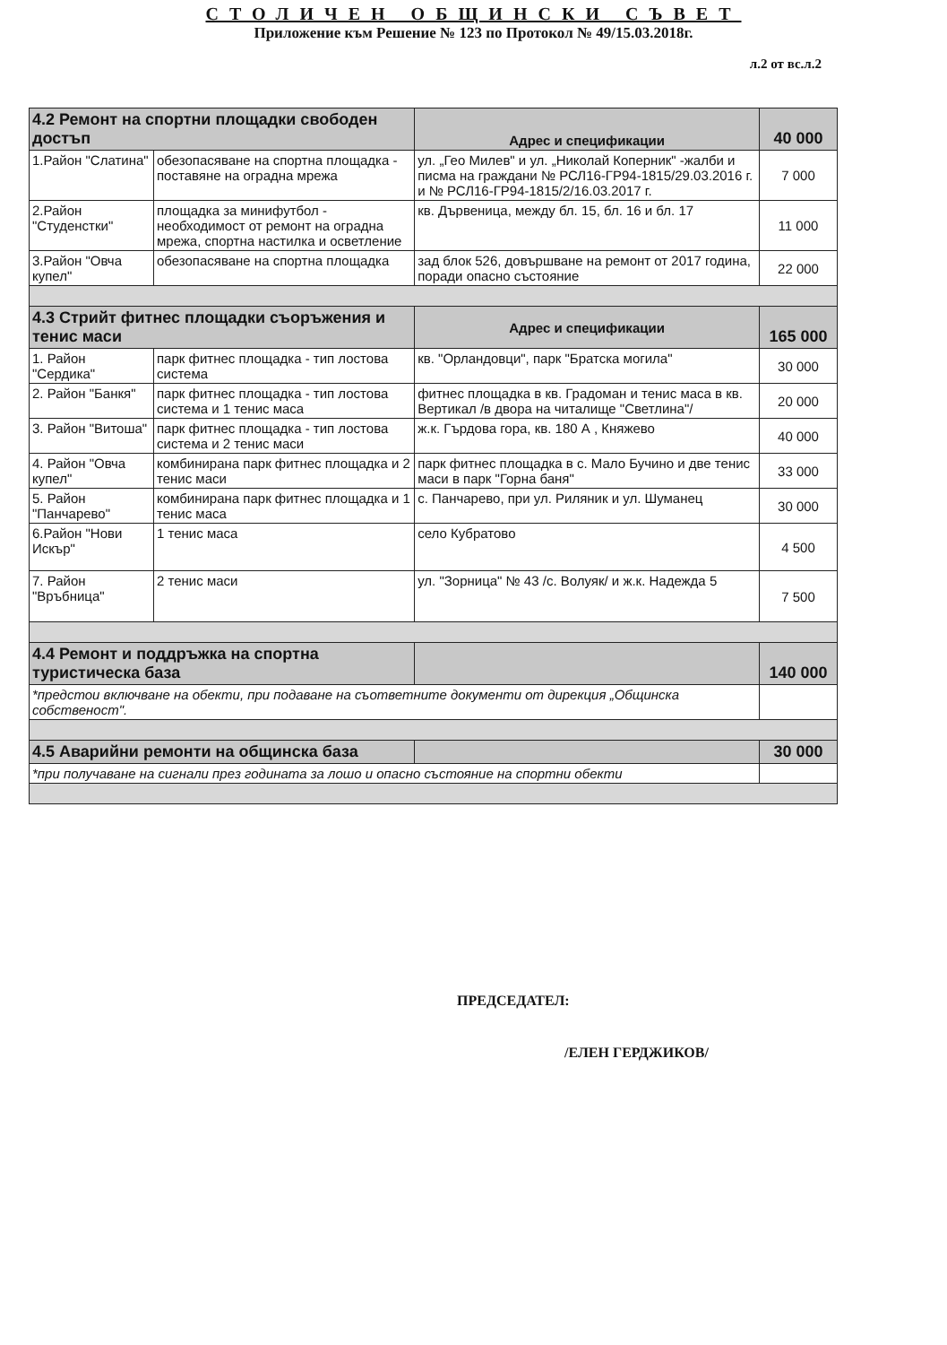СТОЛИЧЕН ОБЩИНСКИ СЪВЕТ
Приложение към Решение № 123 по Протокол № 49/15.03.2018г.
л.2 от вс.л.2
| 4.2 Ремонт на спортни площадки свободен достъп | | Адрес и спецификации | 40 000 |
| 1.Район "Слатина" | обезопасяване на спортна площадка - поставяне на оградна мрежа | ул. „Гео Милев" и ул. „Николай Коперник" -жалби и писма на граждани № РСЛ16-ГР94-1815/29.03.2016 г. и № РСЛ16-ГР94-1815/2/16.03.2017 г. | 7 000 |
| 2.Район "Студенстки" | площадка за минифутбол - необходимост от ремонт на оградна мрежа, спортна настилка и осветление | кв. Дървеница, между бл. 15, бл. 16 и бл. 17 | 11 000 |
| 3.Район "Овча купел" | обезопасяване на спортна площадка | зад блок 526, довършване на ремонт от 2017 година, поради опасно състояние | 22 000 |
| 4.3 Стрийт фитнес площадки съоръжения и тенис маси | | Адрес и спецификации | 165 000 |
| 1. Район "Сердика" | парк фитнес площадка - тип лостова система | кв. "Орландовци", парк "Братска могила" | 30 000 |
| 2. Район "Банкя" | парк фитнес площадка - тип лостова система и 1 тенис маса | фитнес площадка в кв. Градоман и тенис маса в кв. Вертикал /в двора на читалище "Светлина"/ | 20 000 |
| 3. Район "Витоша" | парк фитнес площадка - тип лостова система и 2 тенис маси | ж.к. Гърдова гора, кв. 180 А , Княжево | 40 000 |
| 4. Район "Овча купел" | комбинирана парк фитнес площадка и 2 тенис маси | парк фитнес площадка в с. Мало Бучино и две тенис маси в парк "Горна баня" | 33 000 |
| 5. Район "Панчарево" | комбинирана парк фитнес площадка и 1 тенис маса | с. Панчарево, при ул. Риляник и ул. Шуманец | 30 000 |
| 6.Район "Нови Искър" | 1 тенис маса | село Кубратово | 4 500 |
| 7. Район "Връбница" | 2 тенис маси | ул. "Зорница" № 43 /с. Волуяк/ и ж.к. Надежда 5 | 7 500 |
| 4.4 Ремонт и поддръжка на спортна туристическа база | | | 140 000 |
| *предстои включване на обекти, при подаване на съответните документи от дирекция „Общинска собственост". | | | |
| 4.5 Аварийни ремонти на общинска база | | | 30 000 |
| *при получаване на сигнали през годината за лошо и опасно състояние на спортни обекти | | | |
ПРЕДСЕДАТЕЛ:
/ЕЛЕН ГЕРДЖИКОВ/